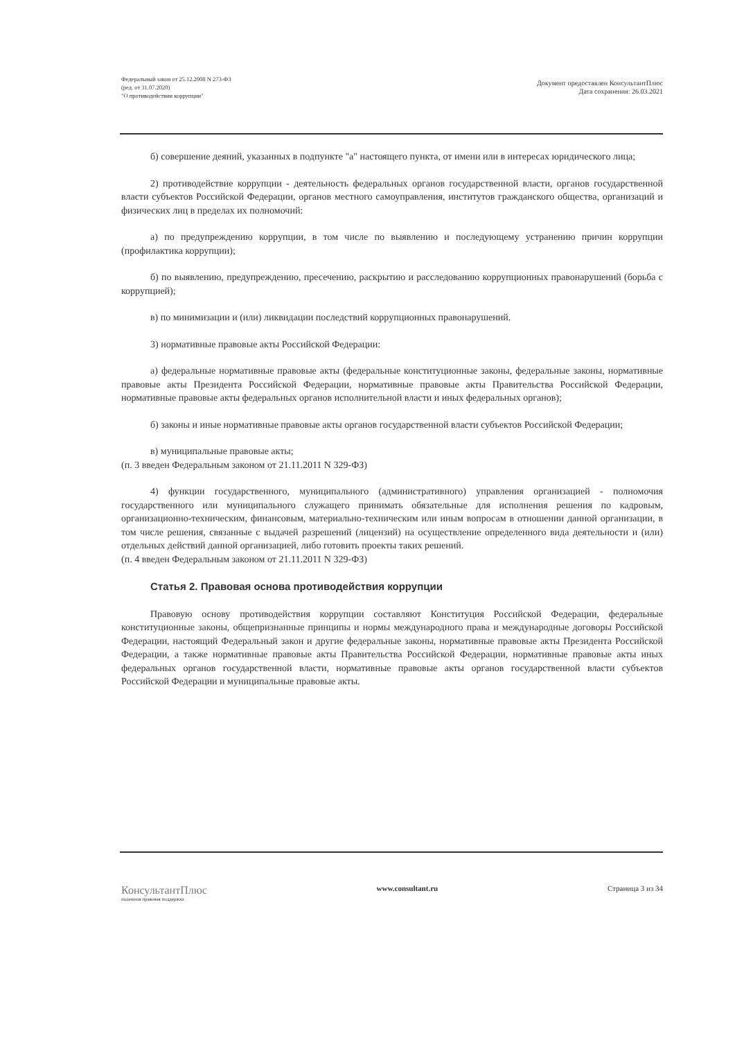Федеральный закон от 25.12.2008 N 273-ФЗ
(ред. от 31.07.2020)
"О противодействии коррупции"
Документ предоставлен КонсультантПлюс
Дата сохранения: 26.03.2021
б) совершение деяний, указанных в подпункте "а" настоящего пункта, от имени или в интересах юридического лица;
2) противодействие коррупции - деятельность федеральных органов государственной власти, органов государственной власти субъектов Российской Федерации, органов местного самоуправления, институтов гражданского общества, организаций и физических лиц в пределах их полномочий:
а) по предупреждению коррупции, в том числе по выявлению и последующему устранению причин коррупции (профилактика коррупции);
б) по выявлению, предупреждению, пресечению, раскрытию и расследованию коррупционных правонарушений (борьба с коррупцией);
в) по минимизации и (или) ликвидации последствий коррупционных правонарушений.
3) нормативные правовые акты Российской Федерации:
а) федеральные нормативные правовые акты (федеральные конституционные законы, федеральные законы, нормативные правовые акты Президента Российской Федерации, нормативные правовые акты Правительства Российской Федерации, нормативные правовые акты федеральных органов исполнительной власти и иных федеральных органов);
б) законы и иные нормативные правовые акты органов государственной власти субъектов Российской Федерации;
в) муниципальные правовые акты;
(п. 3 введен Федеральным законом от 21.11.2011 N 329-ФЗ)
4) функции государственного, муниципального (административного) управления организацией - полномочия государственного или муниципального служащего принимать обязательные для исполнения решения по кадровым, организационно-техническим, финансовым, материально-техническим или иным вопросам в отношении данной организации, в том числе решения, связанные с выдачей разрешений (лицензий) на осуществление определенного вида деятельности и (или) отдельных действий данной организацией, либо готовить проекты таких решений.
(п. 4 введен Федеральным законом от 21.11.2011 N 329-ФЗ)
Статья 2. Правовая основа противодействия коррупции
Правовую основу противодействия коррупции составляют Конституция Российской Федерации, федеральные конституционные законы, общепризнанные принципы и нормы международного права и международные договоры Российской Федерации, настоящий Федеральный закон и другие федеральные законы, нормативные правовые акты Президента Российской Федерации, а также нормативные правовые акты Правительства Российской Федерации, нормативные правовые акты иных федеральных органов государственной власти, нормативные правовые акты органов государственной власти субъектов Российской Федерации и муниципальные правовые акты.
КонсультантПлюс
надежная правовая поддержка
www.consultant.ru Страница 3 из 34